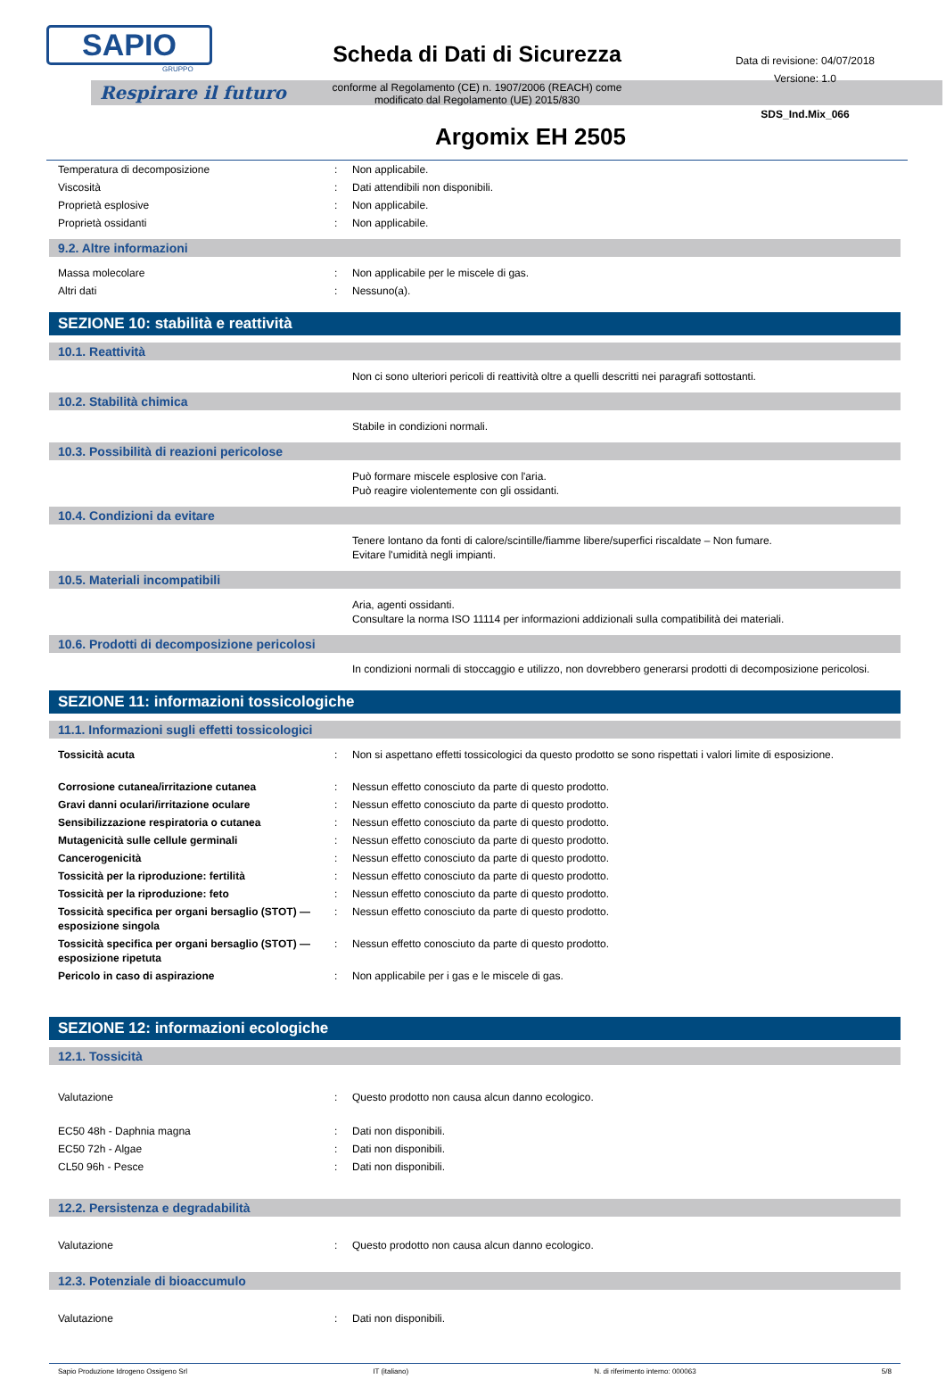SAPIO
GRUPPO
Respirare il futuro
Scheda di Dati di Sicurezza
conforme al Regolamento (CE) n. 1907/2006 (REACH) come
modificato dal Regolamento (UE) 2015/830
Data di revisione: 04/07/2018
Versione: 1.0
SDS_Ind.Mix_066
Argomix EH 2505
| Temperatura di decomposizione | : | Non applicabile. |
| Viscosità | : | Dati attendibili non disponibili. |
| Proprietà esplosive | : | Non applicabile. |
| Proprietà ossidanti | : | Non applicabile. |
9.2. Altre informazioni
| Massa molecolare | : | Non applicabile per le miscele di gas. |
| Altri dati | : | Nessuno(a). |
SEZIONE 10: stabilità e reattività
10.1. Reattività
| | | Non ci sono ulteriori pericoli di reattività oltre a quelli descritti nei paragrafi sottostanti. |
10.2. Stabilità chimica
| | | Stabile in condizioni normali. |
10.3. Possibilità di reazioni pericolose
| | | Può formare miscele esplosive con l'aria. Può reagire violentemente con gli ossidanti. |
10.4. Condizioni da evitare
| | | Tenere lontano da fonti di calore/scintille/fiamme libere/superfici riscaldate – Non fumare. Evitare l'umidità negli impianti. |
10.5. Materiali incompatibili
| | | Aria, agenti ossidanti. Consultare la norma ISO 11114 per informazioni addizionali sulla compatibilità dei materiali. |
10.6. Prodotti di decomposizione pericolosi
| | | In condizioni normali di stoccaggio e utilizzo, non dovrebbero generarsi prodotti di decomposizione pericolosi. |
SEZIONE 11: informazioni tossicologiche
11.1. Informazioni sugli effetti tossicologici
| Tossicità acuta | : | Non si aspettano effetti tossicologici da questo prodotto se sono rispettati i valori limite di esposizione. |
| Corrosione cutanea/irritazione cutanea | : | Nessun effetto conosciuto da parte di questo prodotto. |
| Gravi danni oculari/irritazione oculare | : | Nessun effetto conosciuto da parte di questo prodotto. |
| Sensibilizzazione respiratoria o cutanea | : | Nessun effetto conosciuto da parte di questo prodotto. |
| Mutagenicità sulle cellule germinali | : | Nessun effetto conosciuto da parte di questo prodotto. |
| Cancerogenicità | : | Nessun effetto conosciuto da parte di questo prodotto. |
| Tossicità per la riproduzione: fertilità | : | Nessun effetto conosciuto da parte di questo prodotto. |
| Tossicità per la riproduzione: feto | : | Nessun effetto conosciuto da parte di questo prodotto. |
| Tossicità specifica per organi bersaglio (STOT) — esposizione singola | : | Nessun effetto conosciuto da parte di questo prodotto. |
| Tossicità specifica per organi bersaglio (STOT) — esposizione ripetuta | : | Nessun effetto conosciuto da parte di questo prodotto. |
| Pericolo in caso di aspirazione | : | Non applicabile per i gas e le miscele di gas. |
SEZIONE 12: informazioni ecologiche
12.1. Tossicità
| Valutazione | : | Questo prodotto non causa alcun danno ecologico. |
| EC50 48h - Daphnia magna | : | Dati non disponibili. |
| EC50 72h - Algae | : | Dati non disponibili. |
| CL50 96h - Pesce | : | Dati non disponibili. |
12.2. Persistenza e degradabilità
| Valutazione | : | Questo prodotto non causa alcun danno ecologico. |
12.3. Potenziale di bioaccumulo
| Valutazione | : | Dati non disponibili. |
Sapio Produzione Idrogeno Ossigeno Srl IT (italiano) N. di riferimento interno: 000063 5/8